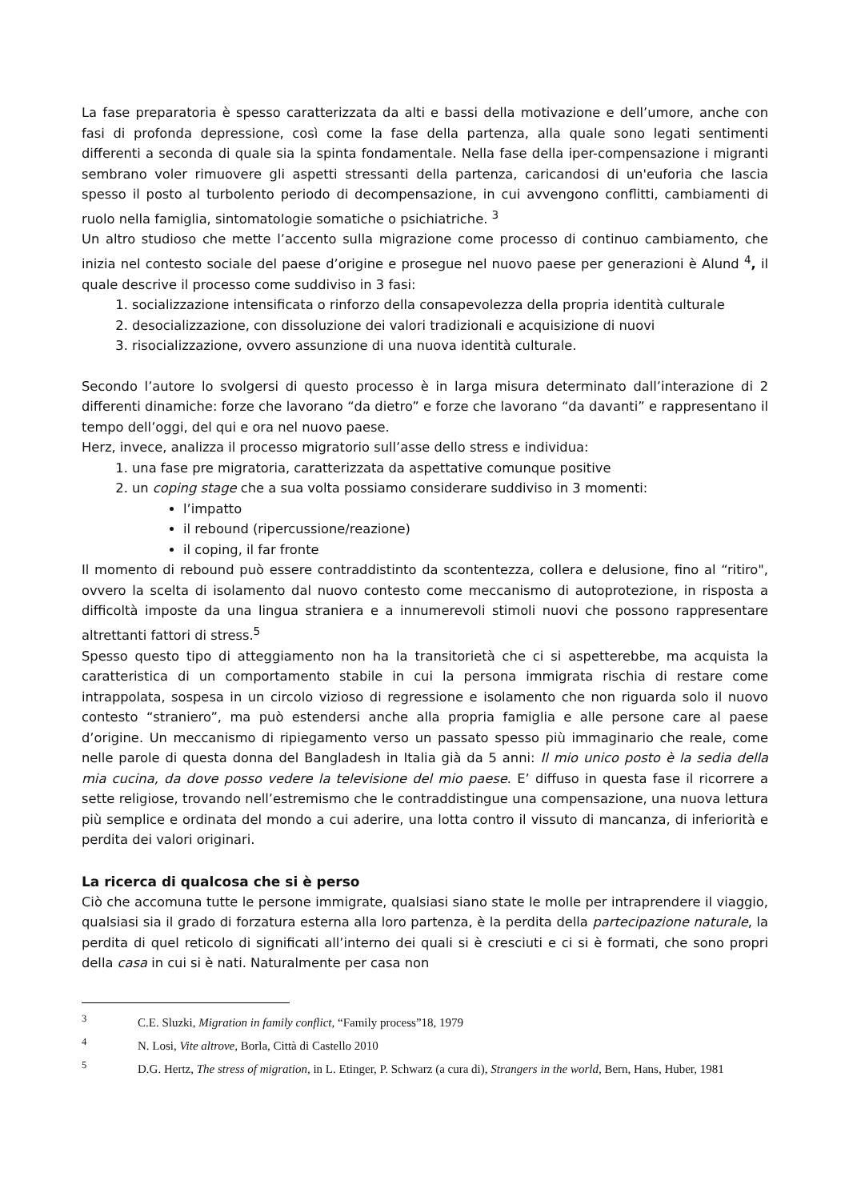La fase preparatoria è spesso caratterizzata da alti e bassi della motivazione e dell’umore, anche con fasi di profonda depressione, così come la fase della partenza, alla quale sono legati sentimenti differenti a seconda di quale sia la spinta fondamentale. Nella fase della iper-compensazione i migranti sembrano voler rimuovere gli aspetti stressanti della partenza, caricandosi di un'euforia che lascia spesso il posto al turbolento periodo di decompensazione, in cui avvengono conflitti, cambiamenti di ruolo nella famiglia, sintomatologie somatiche o psichiatriche. <sup>3</sup>
Un altro studioso che mette l’accento sulla migrazione come processo di continuo cambiamento, che inizia nel contesto sociale del paese d’origine e prosegue nel nuovo paese per generazioni è Alund <sup>4</sup>, il quale descrive il processo come suddiviso in 3 fasi:
1. socializzazione intensificata o rinforzo della consapevolezza della propria identità culturale
2. desocializzazione, con dissoluzione dei valori tradizionali e acquisizione di nuovi
3. risocializzazione, ovvero assunzione di una nuova identità culturale.
Secondo l’autore lo svolgersi di questo processo è in larga misura determinato dall’interazione di 2 differenti dinamiche: forze che lavorano “da dietro” e forze che lavorano “da davanti” e rappresentano il tempo dell’oggi, del qui e ora nel nuovo paese.
Herz, invece, analizza il processo migratorio sull’asse dello stress e individua:
1. una fase pre migratoria, caratterizzata da aspettative comunque positive
2. un coping stage che a sua volta possiamo considerare suddiviso in 3 momenti:
l’impatto
il rebound (ripercussione/reazione)
il coping, il far fronte
Il momento di rebound può essere contraddistinto da scontentezza, collera e delusione, fino al “ritiro", ovvero la scelta di isolamento dal nuovo contesto come meccanismo di autoprotezione, in risposta a difficoltà imposte da una lingua straniera e a innumerevoli stimoli nuovi che possono rappresentare altrettanti fattori di stress.<sup>5</sup>
Spesso questo tipo di atteggiamento non ha la transitorietà che ci si aspetterebbe, ma acquista la caratteristica di un comportamento stabile in cui la persona immigrata rischia di restare come intrappolata, sospesa in un circolo vizioso di regressione e isolamento che non riguarda solo il nuovo contesto “straniero”, ma può estendersi anche alla propria famiglia e alle persone care al paese d’origine. Un meccanismo di ripiegamento verso un passato spesso più immaginario che reale, come nelle parole di questa donna del Bangladesh in Italia già da 5 anni: Il mio unico posto è la sedia della mia cucina, da dove posso vedere la televisione del mio paese. E’ diffuso in questa fase il ricorrere a sette religiose, trovando nell’estremismo che le contraddistingue una compensazione, una nuova lettura più semplice e ordinata del mondo a cui aderire, una lotta contro il vissuto di mancanza, di inferiorità e perdita dei valori originari.
La ricerca di qualcosa che si è perso
Ciò che accomuna tutte le persone immigrate, qualsiasi siano state le molle per intraprendere il viaggio, qualsiasi sia il grado di forzatura esterna alla loro partenza, è la perdita della partecipazione naturale, la perdita di quel reticolo di significati all’interno dei quali si è cresciuti e ci si è formati, che sono propri della casa in cui si è nati. Naturalmente per casa non
<sup>3</sup> C.E. Sluzki, Migration in family conflict, “Family process”18, 1979
<sup>4</sup> N. Losi, Vite altrove, Borla, Città di Castello 2010
<sup>5</sup> D.G. Hertz, The stress of migration, in L. Etinger, P. Schwarz (a cura di), Strangers in the world, Bern, Hans, Huber, 1981